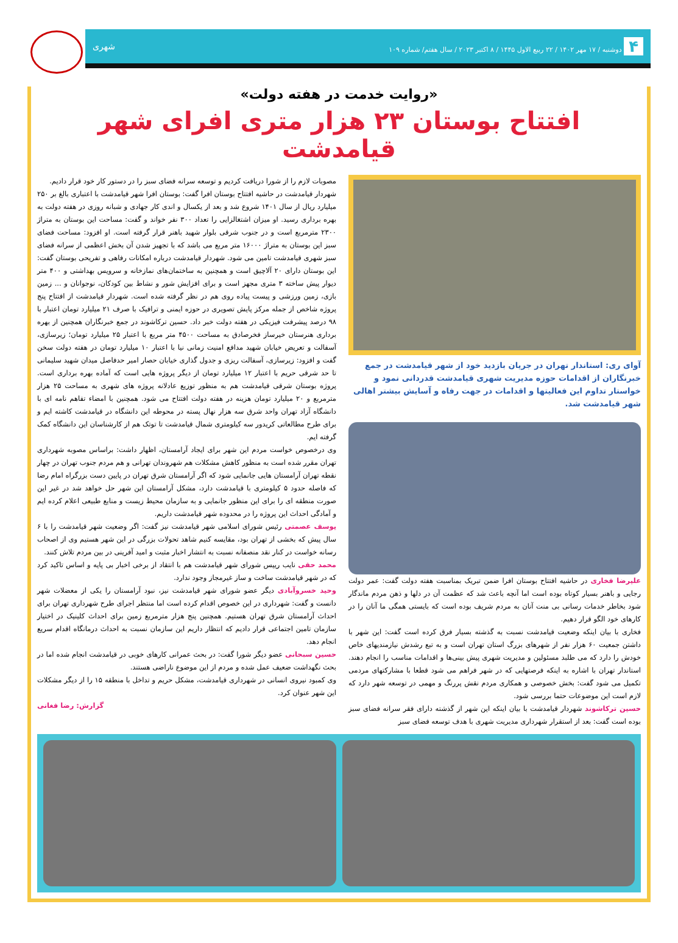۴ دوشنبه / ۱۷ مهر ۱۴۰۲ / ۲۲ ربیع الاول ۱۴۴۵ / ۸ اکتبر ۲۰۲۳ / سال هفتم/ شماره ۱۰۹ شهری
«روایت خدمت در هفته دولت»
افتتاح بوستان ۲۳ هزار متری افرای شهر قیامدشت
آوای ری: استاندار تهران در جریان بازدید خود از شهر قیامدشت در جمع خبرنگاران از اقدامات حوزه مدیریت شهری قیامدشت قدردانی نمود و خواستار تداوم این فعالیتها و اقدامات در جهت رفاه و آسایش بیشتر اهالی شهر قیامدشت شد.
علیرضا فخاری در حاشیه افتتاح بوستان افرا ضمن تبریک بمناسبت هفته دولت گفت: عمر دولت رجایی و باهنر بسیار کوتاه بوده است اما آنچه باعث شد که عظمت آن در دلها و ذهن مردم ماندگار شود بخاطر خدمات رسانی بی منت آنان به مردم شریف بوده است که بایستی همگی ما آنان را در کارهای خود الگو قرار دهیم.
فخاری با بیان اینکه وضعیت قیامدشت نسبت به گذشته بسیار فرق کرده است گفت: این شهر با داشتن جمعیت ۶۰ هزار نفر از شهرهای بزرگ استان تهران است و به تبع رشدش نیازمندیهای خاص خودش را دارد که می طلبد مسئولین و مدیریت شهری پیش بینی‌ها و اقدامات مناسب را انجام دهند. استاندار تهران با اشاره به اینکه فرصتهایی که در شهر فراهم می شود قطعا با مشارکتهای مردمی تکمیل می شود گفت: بخش خصوصی و همکاری مردم نقش پررنگ و مهمی در توسعه شهر دارد که لازم است این موضوعات حتما بررسی شود.
حسین ترکاشوند شهردار قیامدشت با بیان اینکه این شهر از گذشته دارای فقر سرانه فضای سبز بوده است گفت: بعد از استقرار شهرداری مدیریت شهری با هدف توسعه فضای سبز
مصوبات لازم را از شورا دریافت کردیم و توسعه سرانه فضای سبز را در دستور کار خود قرار دادیم.
شهردار قیامدشت در حاشیه افتتاح بوستان افرا گفت: بوستان افرا شهر قیامدشت با اعتباری بالغ بر ۲۵۰ میلیارد ریال از سال ۱۴۰۱ شروع شد و بعد از یکسال و اندی کار جهادی و شبانه روزی در هفته دولت به بهره برداری رسید. او میزان اشتغالزایی را تعداد ۳۰۰ نفر خواند و گفت: مساحت این بوستان به متراژ ۲۳۰۰ مترمربع است و در جنوب شرقی بلوار شهید باهنر قرار گرفته است. او افزود: مساحت فضای سبز این بوستان به متراژ ۱۶۰۰۰ متر مربع می باشد که با تجهیز شدن آن بخش اعظمی از سرانه فضای سبز شهری قیامدشت تامین می شود. شهردار قیامدشت درباره امکانات رفاهی و تفریحی بوستان گفت: این بوستان دارای ۲۰ آلاچیق است و همچنین به ساختمان‌های نمازخانه و سرویس بهداشتی و ۴۰۰ متر دیوار پیش ساخته ۳ متری مجهز است و برای افزایش شور و نشاط بین کودکان، نوجوانان و ... زمین بازی، زمین ورزشی و پیست پیاده روی هم در نظر گرفته شده است. شهردار قیامدشت از افتتاح پنج پروژه شاخص از جمله مرکز پایش تصویری در حوزه ایمنی و ترافیک با صرف ۲۱ میلیارد تومان اعتبار با ۹۸ درصد پیشرفت فیزیکی در هفته دولت خبر داد. حسین ترکاشوند در جمع خبرنگاران همچنین از بهره برداری هنرستان خیرساز فخرصادق به مساحت ۴۵۰۰ متر مربع با اعتبار ۲۵ میلیارد تومان؛ زیرسازی، آسفالت و تعریض خیابان شهید مدافع امنیت زمانی نیا با اعتبار ۱۰ میلیارد تومان در هفته دولت سخن گفت و افزود: زیرسازی، آسفالت ریزی و جدول گذاری خیابان حصار امیر حدفاصل میدان شهید سلیمانی تا حد شرقی حریم با اعتبار ۱۲ میلیارد تومان از دیگر پروژه هایی است که آماده بهره برداری است. پروژه بوستان شرقی قیامدشت هم به منظور توزیع عادلانه پروژه های شهری به مساحت ۲۵ هزار مترمربع و ۲۰ میلیارد تومان هزینه در هفته دولت افتتاح می شود. همچنین با امضاء تفاهم نامه ای با دانشگاه آزاد تهران واحد شرق سه هزار نهال پسته در محوطه این دانشگاه در قیامدشت کاشته ایم و برای طرح مطالعاتی کریدور سه کیلومتری شمال قیامدشت تا توتک هم از کارشناسان این دانشگاه کمک گرفته ایم.
وی درخصوص خواست مردم این شهر برای ایجاد آرامستان، اظهار داشت: براساس مصوبه شهرداری تهران مقرر شده است به منظور کاهش مشکلات هم شهروندان تهرانی و هم مردم جنوب تهران در چهار نقطه تهران آرامستان هایی جانمایی شود که اگر آرامستان شرق تهران در پایین دست بزرگراه امام رضا که فاصله حدود ۵ کیلومتری با قیامدشت دارد، مشکل آرامستان این شهر حل خواهد شد در غیر این صورت منطقه ای را برای این منظور جانمایی و به سازمان محیط زیست و منابع طبیعی اعلام کرده ایم و آمادگی احداث این پروژه را در محدوده شهر قیامدشت داریم.
یوسف عصمتی رئیس شورای اسلامی شهر قیامدشت نیز گفت: اگر وضعیت شهر قیامدشت را با ۶ سال پیش که بخشی از تهران بود، مقایسه کنیم شاهد تحولات بزرگی در این شهر هستیم وی از اصحاب رسانه خواست در کنار نقد منصفانه نسبت به انتشار اخبار مثبت و امید آفرینی در بین مردم تلاش کنند.
محمد حقی نایب رییس شورای شهر قیامدشت هم با انتقاد از برخی اخبار بی پایه و اساس تاکید کرد که در شهر قیامدشت ساخت و ساز غیرمجاز وجود ندارد.
وحید خسروآبادی دیگر عضو شورای شهر قیامدشت نیز، نبود آرامستان را یکی از معضلات شهر دانست و گفت: شهرداری در این خصوص اقدام کرده است اما منتظر اجرای طرح شهرداری تهران برای احداث آرامستان شرق تهران هستیم. همچنین پنج هزار مترمربع زمین برای احداث کلینیک در اختیار سازمان تامین اجتماعی قرار دادیم که انتظار داریم این سازمان نسبت به احداث درمانگاه اقدام سریع انجام دهد.
حسین سبحانی عضو دیگر شورا گفت: در بحث عمرانی کارهای خوبی در قیامدشت انجام شده اما در بحث نگهداشت ضعیف عمل شده و مردم از این موضوع ناراضی هستند.
وی کمبود نیروی انسانی در شهرداری قیامدشت، مشکل حریم و تداخل با منطقه ۱۵ را از دیگر مشکلات این شهر عنوان کرد.
گزارش: رضا فغانی